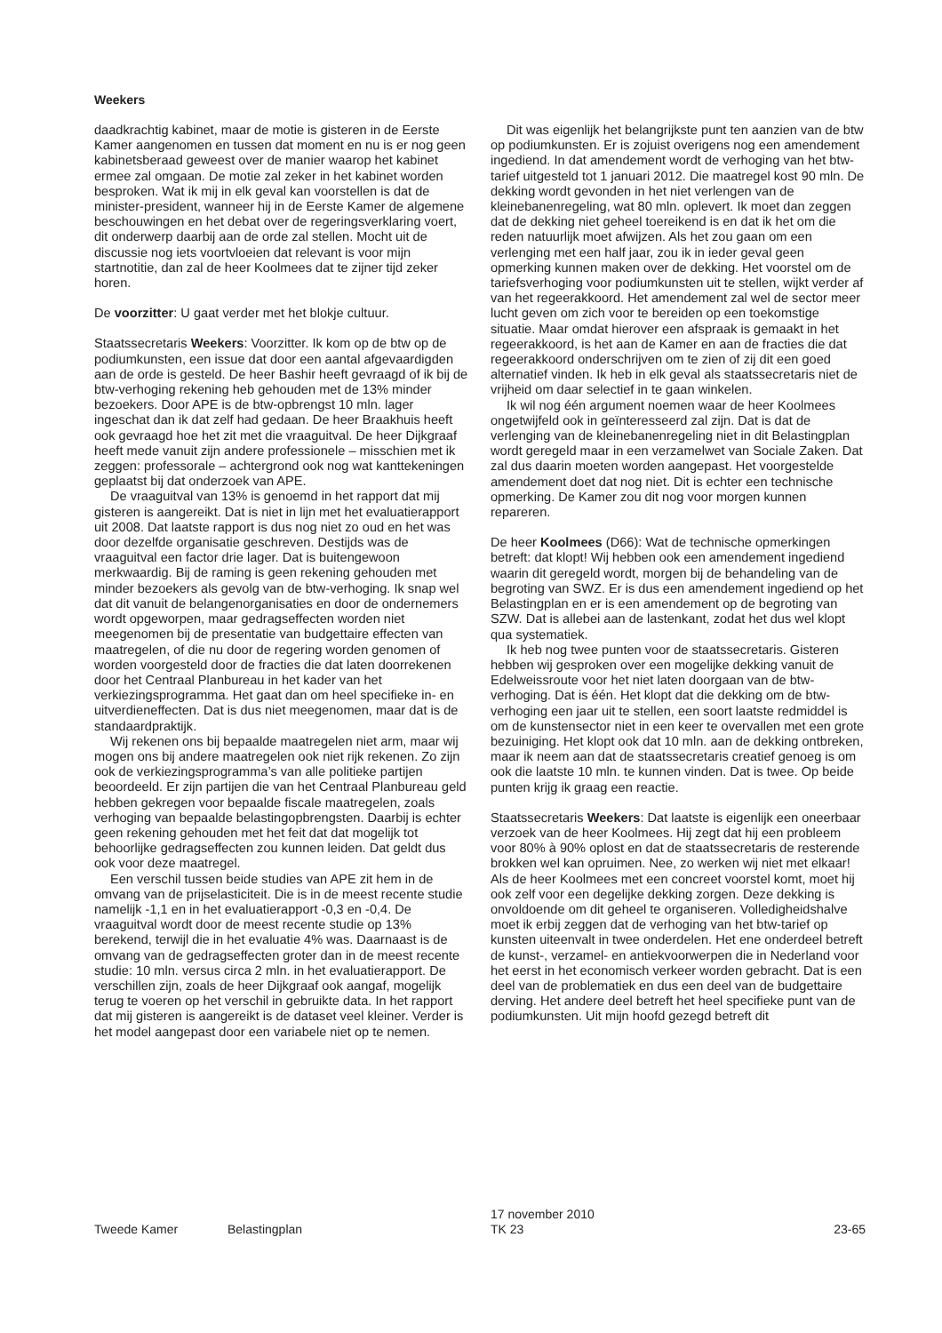Weekers
daadkrachtig kabinet, maar de motie is gisteren in de Eerste Kamer aangenomen en tussen dat moment en nu is er nog geen kabinetsberaad geweest over de manier waarop het kabinet ermee zal omgaan. De motie zal zeker in het kabinet worden besproken. Wat ik mij in elk geval kan voorstellen is dat de minister-president, wanneer hij in de Eerste Kamer de algemene beschouwingen en het debat over de regeringsverklaring voert, dit onderwerp daarbij aan de orde zal stellen. Mocht uit de discussie nog iets voortvloeien dat relevant is voor mijn startnotitie, dan zal de heer Koolmees dat te zijner tijd zeker horen.
De voorzitter: U gaat verder met het blokje cultuur.
Staatssecretaris Weekers: Voorzitter. Ik kom op de btw op de podiumkunsten, een issue dat door een aantal afgevaardigden aan de orde is gesteld. De heer Bashir heeft gevraagd of ik bij de btw-verhoging rekening heb gehouden met de 13% minder bezoekers. Door APE is de btw-opbrengst 10 mln. lager ingeschat dan ik dat zelf had gedaan. De heer Braakhuis heeft ook gevraagd hoe het zit met die vraaguitval. De heer Dijkgraaf heeft mede vanuit zijn andere professionele – misschien met ik zeggen: professorale – achtergrond ook nog wat kanttekeningen geplaatst bij dat onderzoek van APE.
De vraaguitval van 13% is genoemd in het rapport dat mij gisteren is aangereikt. Dat is niet in lijn met het evaluatierapport uit 2008. Dat laatste rapport is dus nog niet zo oud en het was door dezelfde organisatie geschreven. Destijds was de vraaguitval een factor drie lager. Dat is buitengewoon merkwaardig. Bij de raming is geen rekening gehouden met minder bezoekers als gevolg van de btw-verhoging. Ik snap wel dat dit vanuit de belangenorganisaties en door de ondernemers wordt opgeworpen, maar gedragseffecten worden niet meegenomen bij de presentatie van budgettaire effecten van maatregelen, of die nu door de regering worden genomen of worden voorgesteld door de fracties die dat laten doorrekenen door het Centraal Planbureau in het kader van het verkiezingsprogramma. Het gaat dan om heel specifieke in- en uitverdieneffecten. Dat is dus niet meegenomen, maar dat is de standaardpraktijk.
Wij rekenen ons bij bepaalde maatregelen niet arm, maar wij mogen ons bij andere maatregelen ook niet rijk rekenen. Zo zijn ook de verkiezingsprogramma’s van alle politieke partijen beoordeeld. Er zijn partijen die van het Centraal Planbureau geld hebben gekregen voor bepaalde fiscale maatregelen, zoals verhoging van bepaalde belastingopbrengsten. Daarbij is echter geen rekening gehouden met het feit dat dat mogelijk tot behoorlijke gedragseffecten zou kunnen leiden. Dat geldt dus ook voor deze maatregel.
Een verschil tussen beide studies van APE zit hem in de omvang van de prijselasticiteit. Die is in de meest recente studie namelijk -1,1 en in het evaluatierapport -0,3 en -0,4. De vraaguitval wordt door de meest recente studie op 13% berekend, terwijl die in het evaluatie 4% was. Daarnaast is de omvang van de gedragseffecten groter dan in de meest recente studie: 10 mln. versus circa 2 mln. in het evaluatierapport. De verschillen zijn, zoals de heer Dijkgraaf ook aangaf, mogelijk terug te voeren op het verschil in gebruikte data. In het rapport dat mij gisteren is aangereikt is de dataset veel kleiner. Verder is het model aangepast door een variabele niet op te nemen.
Dit was eigenlijk het belangrijkste punt ten aanzien van de btw op podiumkunsten. Er is zojuist overigens nog een amendement ingediend. In dat amendement wordt de verhoging van het btw-tarief uitgesteld tot 1 januari 2012. Die maatregel kost 90 mln. De dekking wordt gevonden in het niet verlengen van de kleinebanenregeling, wat 80 mln. oplevert. Ik moet dan zeggen dat de dekking niet geheel toereikend is en dat ik het om die reden natuurlijk moet afwijzen. Als het zou gaan om een verlenging met een half jaar, zou ik in ieder geval geen opmerking kunnen maken over de dekking. Het voorstel om de tariefsverhoging voor podiumkunsten uit te stellen, wijkt verder af van het regeerakkoord. Het amendement zal wel de sector meer lucht geven om zich voor te bereiden op een toekomstige situatie. Maar omdat hierover een afspraak is gemaakt in het regeerakkoord, is het aan de Kamer en aan de fracties die dat regeerakkoord onderschrijven om te zien of zij dit een goed alternatief vinden. Ik heb in elk geval als staatssecretaris niet de vrijheid om daar selectief in te gaan winkelen.
Ik wil nog één argument noemen waar de heer Koolmees ongetwijfeld ook in geïnteresseerd zal zijn. Dat is dat de verlenging van de kleinebanenregeling niet in dit Belastingplan wordt geregeld maar in een verzamelwet van Sociale Zaken. Dat zal dus daarin moeten worden aangepast. Het voorgestelde amendement doet dat nog niet. Dit is echter een technische opmerking. De Kamer zou dit nog voor morgen kunnen repareren.
De heer Koolmees (D66): Wat de technische opmerkingen betreft: dat klopt! Wij hebben ook een amendement ingediend waarin dit geregeld wordt, morgen bij de behandeling van de begroting van SWZ. Er is dus een amendement ingediend op het Belastingplan en er is een amendement op de begroting van SZW. Dat is allebei aan de lastenkant, zodat het dus wel klopt qua systematiek.
Ik heb nog twee punten voor de staatssecretaris. Gisteren hebben wij gesproken over een mogelijke dekking vanuit de Edelweissroute voor het niet laten doorgaan van de btw-verhoging. Dat is één. Het klopt dat die dekking om de btw-verhoging een jaar uit te stellen, een soort laatste redmiddel is om de kunstensector niet in een keer te overvallen met een grote bezuiniging. Het klopt ook dat 10 mln. aan de dekking ontbreken, maar ik neem aan dat de staatssecretaris creatief genoeg is om ook die laatste 10 mln. te kunnen vinden. Dat is twee. Op beide punten krijg ik graag een reactie.
Staatssecretaris Weekers: Dat laatste is eigenlijk een oneerbaar verzoek van de heer Koolmees. Hij zegt dat hij een probleem voor 80% à 90% oplost en dat de staatssecretaris de resterende brokken wel kan opruimen. Nee, zo werken wij niet met elkaar! Als de heer Koolmees met een concreet voorstel komt, moet hij ook zelf voor een degelijke dekking zorgen. Deze dekking is onvoldoende om dit geheel te organiseren. Volledigheidshalve moet ik erbij zeggen dat de verhoging van het btw-tarief op kunsten uiteenvalt in twee onderdelen. Het ene onderdeel betreft de kunst-, verzamel- en antiekvoorwerpen die in Nederland voor het eerst in het economisch verkeer worden gebracht. Dat is een deel van de problematiek en dus een deel van de budgettaire derving. Het andere deel betreft het heel specifieke punt van de podiumkunsten. Uit mijn hoofd gezegd betreft dit
Tweede Kamer Belastingplan
17 november 2010
TK 23
23-65